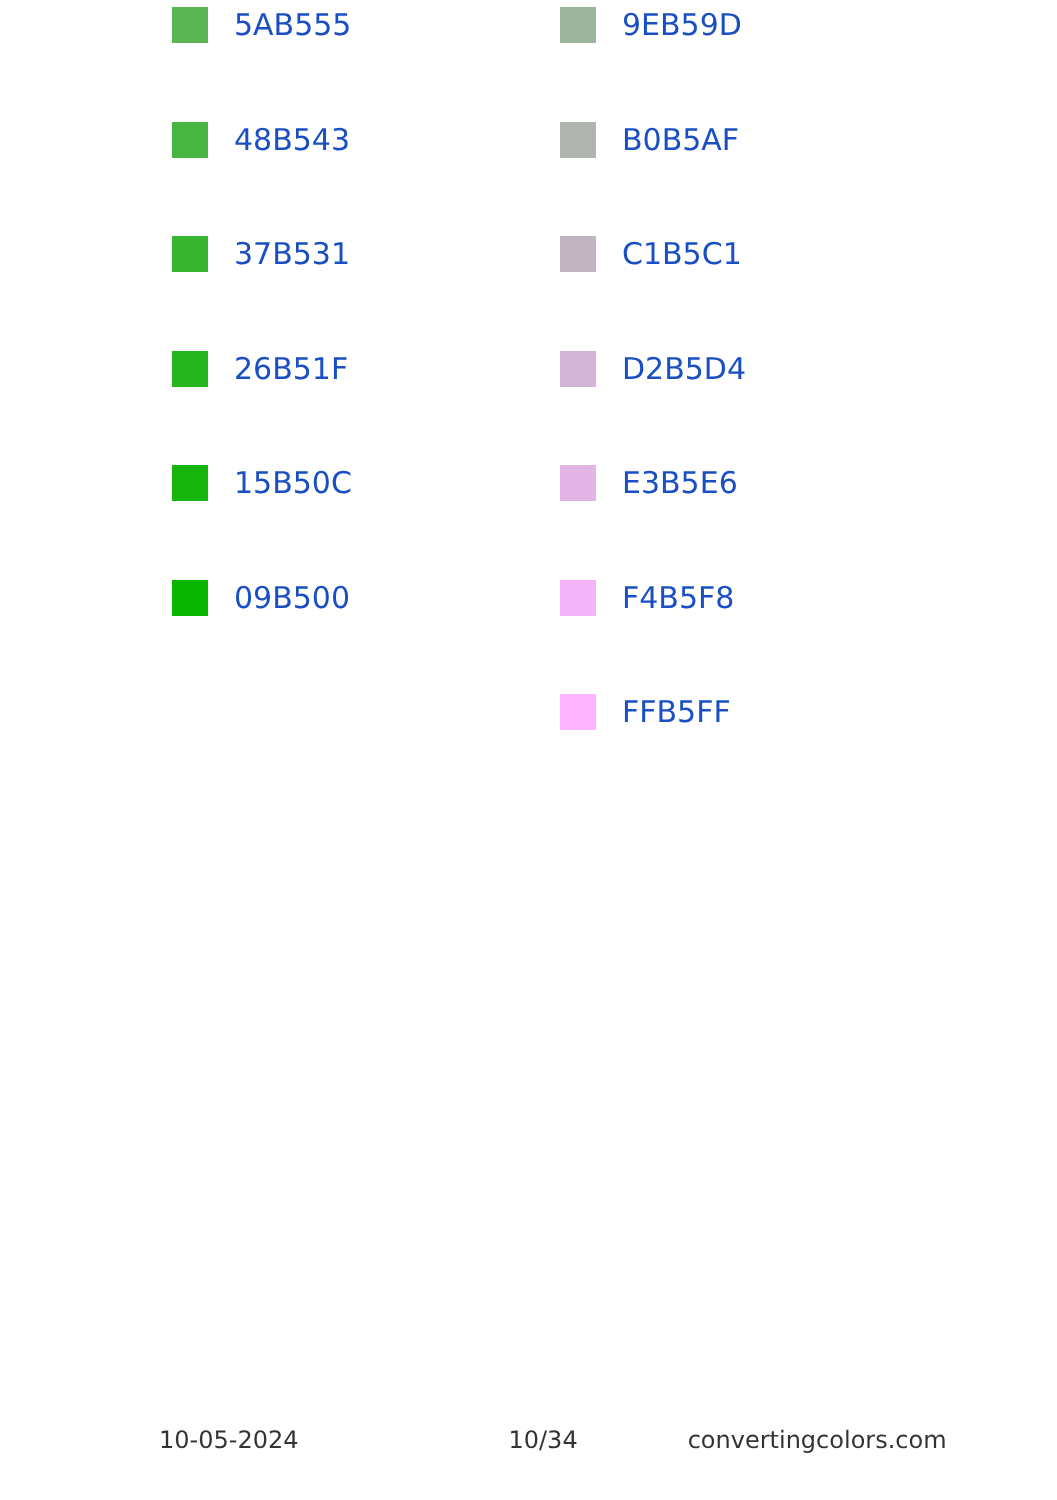5AB555
48B543
37B531
26B51F
15B50C
09B500
9EB59D
B0B5AF
C1B5C1
D2B5D4
E3B5E6
F4B5F8
FFB5FF
10-05-2024 10/34 convertingcolors.com